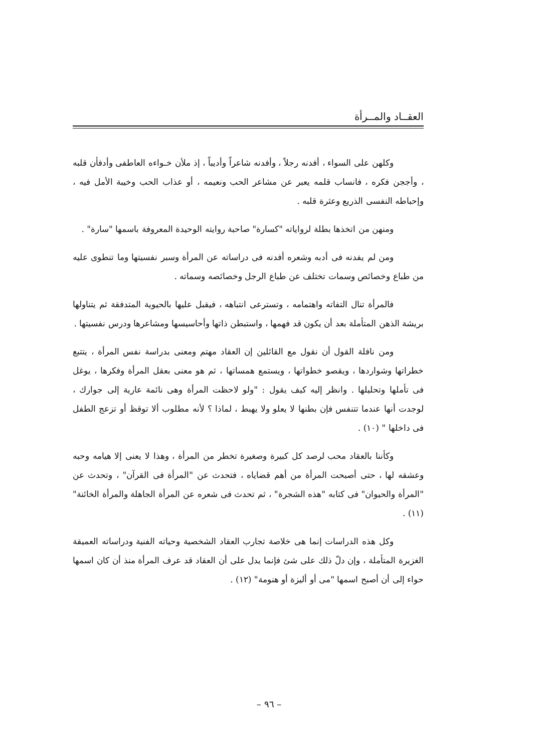العقــاد والمــرأة
وكلهن على السواء ، أفدنه رجلاً ، وأفدنه شاعراً وأديباً ، إذ ملأن خـواءه العاطفى وأدفأن قلبه ، وأججن فكره ، فانساب قلمه يعبر عن مشاعر الحب ونعيمه ، أو عذاب الحب وخيبة الأمل فيه ، وإحباطه النفسى الذريع وعثرة قلبه .
ومنهن من اتخذها بطلة لرواياته "كسارة" صاحبة روايته الوحيدة المعروفة باسمها "سارة" .
ومن لم يفدنه فى أدبه وشعره أفدنه فى دراساته عن المرأة وسبر نفسيتها وما تنطوى عليه من طباع وخصائص وسمات تختلف عن طباع الرجل وخصائصه وسماته .
فالمرأة تنال التفاته واهتمامه ، وتسترعى انتباهه ، فيقبل عليها بالحيوية المتدفقة ثم يتناولها بريشة الذهن المتأملة بعد أن يكون قد فهمها ، واستبطن ذاتها وأحاسيسها ومشاعرها ودرس نفسيتها .
ومن نافلة القول أن نقول مع القائلين إن العقاد مهتم ومعنى بدراسة نفس المرأة ، يتتبع خطراتها وشواردها ، ويقصو خطواتها ، ويستمع همساتها ، ثم هو معنى بعقل المرأة وفكرها ، يوغل فى تأملها وتحليلها . وانظر إليه كيف يقول : "ولو لاحظت المرأة وهى نائمة عارية إلى جوارك ، لوجدت أنها عندما تتنفس فإن بطنها لا يعلو ولا يهبط ، لماذا ؟ لأنه مطلوب ألا توقظ أو تزعج الطفل فى داخلها " (١٠) .
وكأننا بالعقاد محب لرصد كل كبيرة وصغيرة تخطر من المرأة ، وهذا لا يعنى إلا هيامه وحبه وعشقه لها ، حتى أصبحت المرأة من أهم قضاياه ، فتحدث عن "المرأة فى القرآن" ، وتحدث عن "المرأة والحيوان" فى كتابه "هذه الشجرة" ، ثم تحدث فى شعره عن المرأة الجاهلة والمرأة الخائنة" (١١) .
وكل هذه الدراسات إنما هى خلاصة تجارب العقاد الشخصية وحياته الفنية ودراساته العميقة الغزيرة المتأملة ، وإن دلّ ذلك على شئ فإنما يدل على أن العقاد قد عرف المرأة منذ أن كان اسمها حواء إلى أن أصبح اسمها "مى أو أليزة أو هنومة" (١٢) .
– ٩٦ –